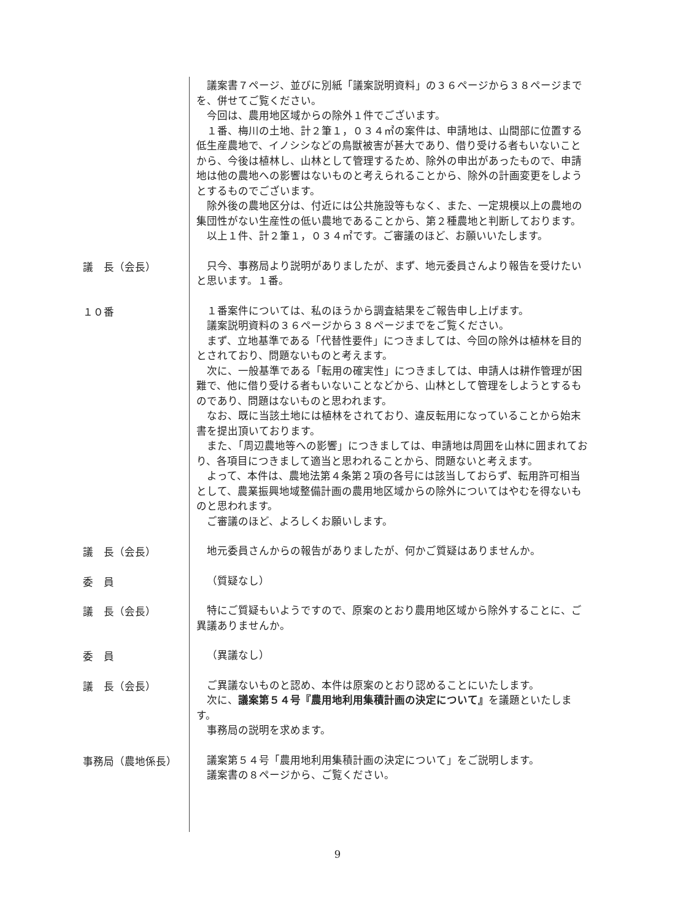議案書７ページ、並びに別紙「議案説明資料」の３６ページから３８ページまでを、併せてご覧ください。
今回は、農用地区域からの除外１件でございます。
１番、梅川の土地、計２筆１，０３４㎡の案件は、申請地は、山間部に位置する低生産農地で、イノシシなどの鳥獣被害が甚大であり、借り受ける者もいないことから、今後は植林し、山林として管理するため、除外の申出があったもので、申請地は他の農地への影響はないものと考えられることから、除外の計画変更をしようとするものでございます。
除外後の農地区分は、付近には公共施設等もなく、また、一定規模以上の農地の集団性がない生産性の低い農地であることから、第２種農地と判断しております。
以上１件、計２筆１，０３４㎡です。ご審議のほど、お願いいたします。
議　長（会長）
只今、事務局より説明がありましたが、まず、地元委員さんより報告を受けたいと思います。１番。
１０番
１番案件については、私のほうから調査結果をご報告申し上げます。
議案説明資料の３６ページから３８ページまでをご覧ください。
まず、立地基準である「代替性要件」につきましては、今回の除外は植林を目的とされており、問題ないものと考えます。
次に、一般基準である「転用の確実性」につきましては、申請人は耕作管理が困難で、他に借り受ける者もいないことなどから、山林として管理をしようとするものであり、問題はないものと思われます。
なお、既に当該土地には植林をされており、違反転用になっていることから始末書を提出頂いております。
また、「周辺農地等への影響」につきましては、申請地は周囲を山林に囲まれており、各項目につきまして適当と思われることから、問題ないと考えます。
よって、本件は、農地法第４条第２項の各号には該当しておらず、転用許可相当として、農業振興地域整備計画の農用地区域からの除外についてはやむを得ないものと思われます。
ご審議のほど、よろしくお願いします。
議　長（会長）
地元委員さんからの報告がありましたが、何かご質疑はありませんか。
委　員
（質疑なし）
議　長（会長）
特にご質疑もいようですので、原案のとおり農用地区域から除外することに、ご異議ありませんか。
委　員
（異議なし）
議　長（会長）
ご異議ないものと認め、本件は原案のとおり認めることにいたします。
次に、議案第５４号『農用地利用集積計画の決定について』を議題といたします。
事務局の説明を求めます。
事務局（農地係長）
議案第５４号「農用地利用集積計画の決定について」をご説明します。
議案書の８ページから、ご覧ください。
9